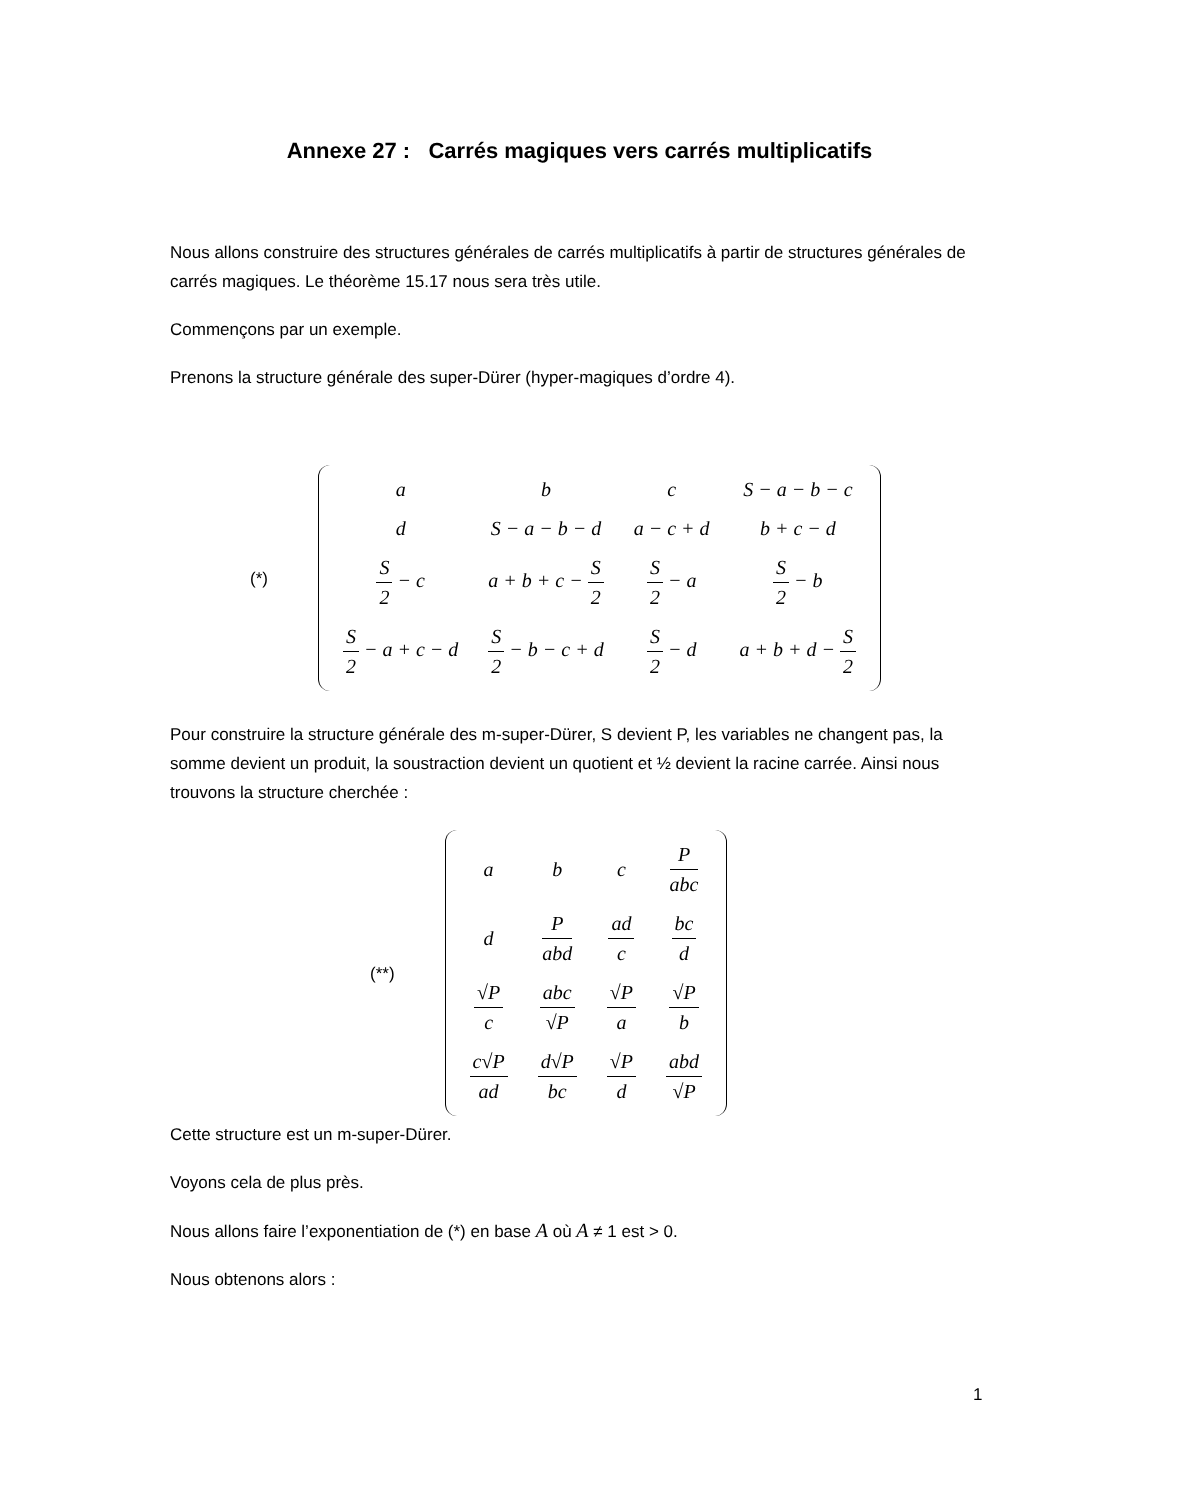Annexe 27 : Carrés magiques vers carrés multiplicatifs
Nous allons construire des structures générales de carrés multiplicatifs à partir de structures générales de carrés magiques. Le théorème 15.17 nous sera très utile.
Commençons par un exemple.
Prenons la structure générale des super-Dürer (hyper-magiques d’ordre 4).
(*)
| a | b | c | S − a − b − c |
| d | S − a − b − d | a − c + d | b + c − d |
| S 2 − c | a + b + c − S 2 | S 2 − a | S 2 − b |
| S 2 − a + c − d | S 2 − b − c + d | S 2 − d | a + b + d − S 2 |
Pour construire la structure générale des m-super-Dürer, S devient P, les variables ne changent pas, la somme devient un produit, la soustraction devient un quotient et ½ devient la racine carrée. Ainsi nous trouvons la structure cherchée :
(**)
| a | b | c | P abc |
| d | P abd | ad c | bc d |
| √P c | abc √P | √P a | √P b |
| c√P ad | d√P bc | √P d | abd √P |
Cette structure est un m-super-Dürer.
Voyons cela de plus près.
Nous allons faire l’exponentiation de (*) en base A où A ≠ 1 est > 0.
Nous obtenons alors :
1